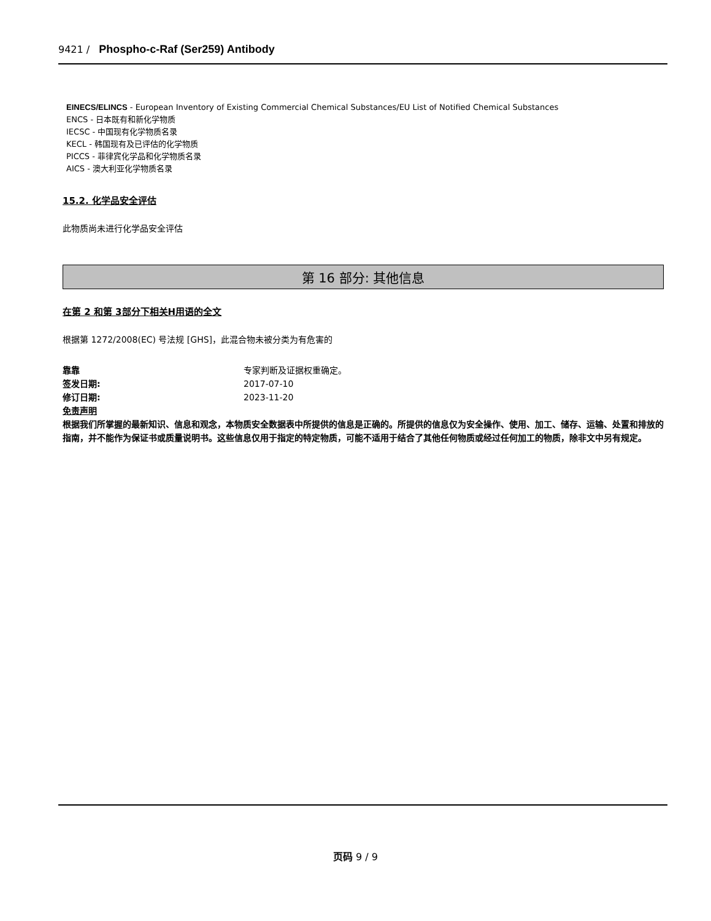9421 / Phospho-c-Raf (Ser259) Antibody
EINECS/ELINCS - European Inventory of Existing Commercial Chemical Substances/EU List of Notified Chemical Substances
ENCS - 日本既有和新化学物质
IECSC - 中国现有化学物质名录
KECL - 韩国现有及已评估的化学物质
PICCS - 菲律宾化学品和化学物质名录
AICS - 澳大利亚化学物质名录
15.2. 化学品安全评估
此物质尚未进行化学品安全评估
第 16 部分: 其他信息
在第 2 和第 3部分下相关H用语的全文
根据第 1272/2008(EC) 号法规 [GHS]，此混合物未被分类为有危害的
靠靠 专家判断及证据权重确定。
签发日期: 2017-07-10
修订日期: 2023-11-20
免责声明
根据我们所掌握的最新知识、信息和观念，本物质安全数据表中所提供的信息是正确的。所提供的信息仅为安全操作、使用、加工、储存、运输、处置和排放的指南，并不能作为保证书或质量说明书。这些信息仅用于指定的特定物质，可能不适用于结合了其他任何物质或经过任何加工的物质，除非文中另有规定。
页码 9 / 9